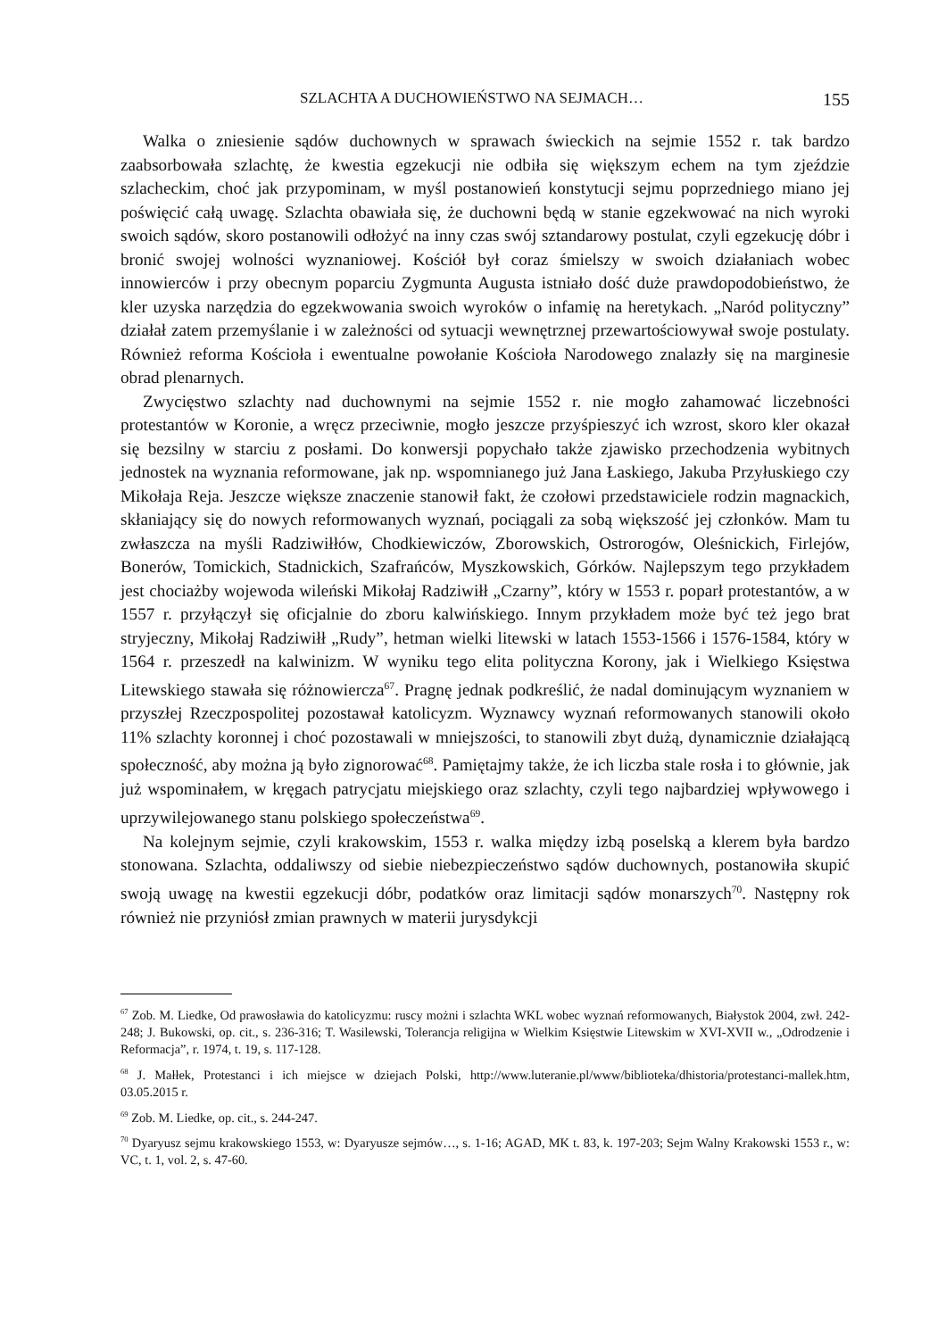SZLACHTA A DUCHOWIEŃSTWO NA SEJMACH… 155
Walka o zniesienie sądów duchownych w sprawach świeckich na sejmie 1552 r. tak bardzo zaabsorbowała szlachtę, że kwestia egzekucji nie odbiła się większym echem na tym zjeździe szlacheckim, choć jak przypominam, w myśl postanowień konstytucji sejmu poprzedniego miano jej poświęcić całą uwagę. Szlachta obawiała się, że duchowni będą w stanie egzekwować na nich wyroki swoich sądów, skoro postanowili odłożyć na inny czas swój sztandarowy postulat, czyli egzekucję dóbr i bronić swojej wolności wyznaniowej. Kościół był coraz śmielszy w swoich działaniach wobec innowierców i przy obecnym poparciu Zygmunta Augusta istniało dość duże prawdopodobieństwo, że kler uzyska narzędzia do egzekwowania swoich wyroków o infamię na heretykach. „Naród polityczny” działał zatem przemyślanie i w zależności od sytuacji wewnętrznej przewartościowywał swoje postulaty. Również reforma Kościoła i ewentualne powołanie Kościoła Narodowego znalazły się na marginesie obrad plenarnych.
Zwycięstwo szlachty nad duchownymi na sejmie 1552 r. nie mogło zahamować liczebności protestantów w Koronie, a wręcz przeciwnie, mogło jeszcze przyśpieszyć ich wzrost, skoro kler okazał się bezsilny w starciu z posłami. Do konwersji popychało także zjawisko przechodzenia wybitnych jednostek na wyznania reformowane, jak np. wspomnianego już Jana Łaskiego, Jakuba Przyłuskiego czy Mikołaja Reja. Jeszcze większe znaczenie stanowił fakt, że czołowi przedstawiciele rodzin magnackich, skłaniający się do nowych reformowanych wyznań, pociągali za sobą większość jej członków. Mam tu zwłaszcza na myśli Radziwiłłów, Chodkiewiczów, Zborowskich, Ostrorogów, Oleśnickich, Firlejów, Bonerów, Tomickich, Stadnickich, Szafrańców, Myszkowskich, Górków. Najlepszym tego przykładem jest chociażby wojewoda wileński Mikołaj Radziwiłł „Czarny”, który w 1553 r. poparł protestantów, a w 1557 r. przyłączył się oficjalnie do zboru kalwińskiego. Innym przykładem może być też jego brat stryjeczny, Mikołaj Radziwiłł „Rudy”, hetman wielki litewski w latach 1553-1566 i 1576-1584, który w 1564 r. przeszedł na kalwinizm. W wyniku tego elita polityczna Korony, jak i Wielkiego Księstwa Litewskiego stawała się różnowiercza<sup>67</sup>. Pragnę jednak podkreślić, że nadal dominującym wyznaniem w przyszłej Rzeczpospolitej pozostawał katolicyzm. Wyznawcy wyznań reformowanych stanowili około 11% szlachty koronnej i choć pozostawali w mniejszości, to stanowili zbyt dużą, dynamicznie działającą społeczność, aby można ją było zignorować<sup>68</sup>. Pamiętajmy także, że ich liczba stale rosła i to głównie, jak już wspominałem, w kręgach patrycjatu miejskiego oraz szlachty, czyli tego najbardziej wpływowego i uprzywilejowanego stanu polskiego społeczeństwa<sup>69</sup>.
Na kolejnym sejmie, czyli krakowskim, 1553 r. walka między izbą poselską a klerem była bardzo stonowana. Szlachta, oddaliwszy od siebie niebezpieczeństwo sądów duchownych, postanowiła skupić swoją uwagę na kwestii egzekucji dóbr, podatków oraz limitacji sądów monarszych<sup>70</sup>. Następny rok również nie przyniósł zmian prawnych w materii jurysdykcji
<sup>67</sup> Zob. M. Liedke, Od prawosławia do katolicyzmu: ruscy możni i szlachta WKL wobec wyznań reformowanych, Białystok 2004, zwł. 242-248; J. Bukowski, op. cit., s. 236-316; T. Wasilewski, Tolerancja religijna w Wielkim Księstwie Litewskim w XVI-XVII w., „Odrodzenie i Reformacja”, r. 1974, t. 19, s. 117-128.
<sup>68</sup> J. Małłek, Protestanci i ich miejsce w dziejach Polski, http://www.luteranie.pl/www/biblioteka/dhistoria/protestanci-mallek.htm, 03.05.2015 r.
<sup>69</sup> Zob. M. Liedke, op. cit., s. 244-247.
<sup>70</sup> Dyaryusz sejmu krakowskiego 1553, w: Dyaryusze sejmów…, s. 1-16; AGAD, MK t. 83, k. 197-203; Sejm Walny Krakowski 1553 r., w: VC, t. 1, vol. 2, s. 47-60.